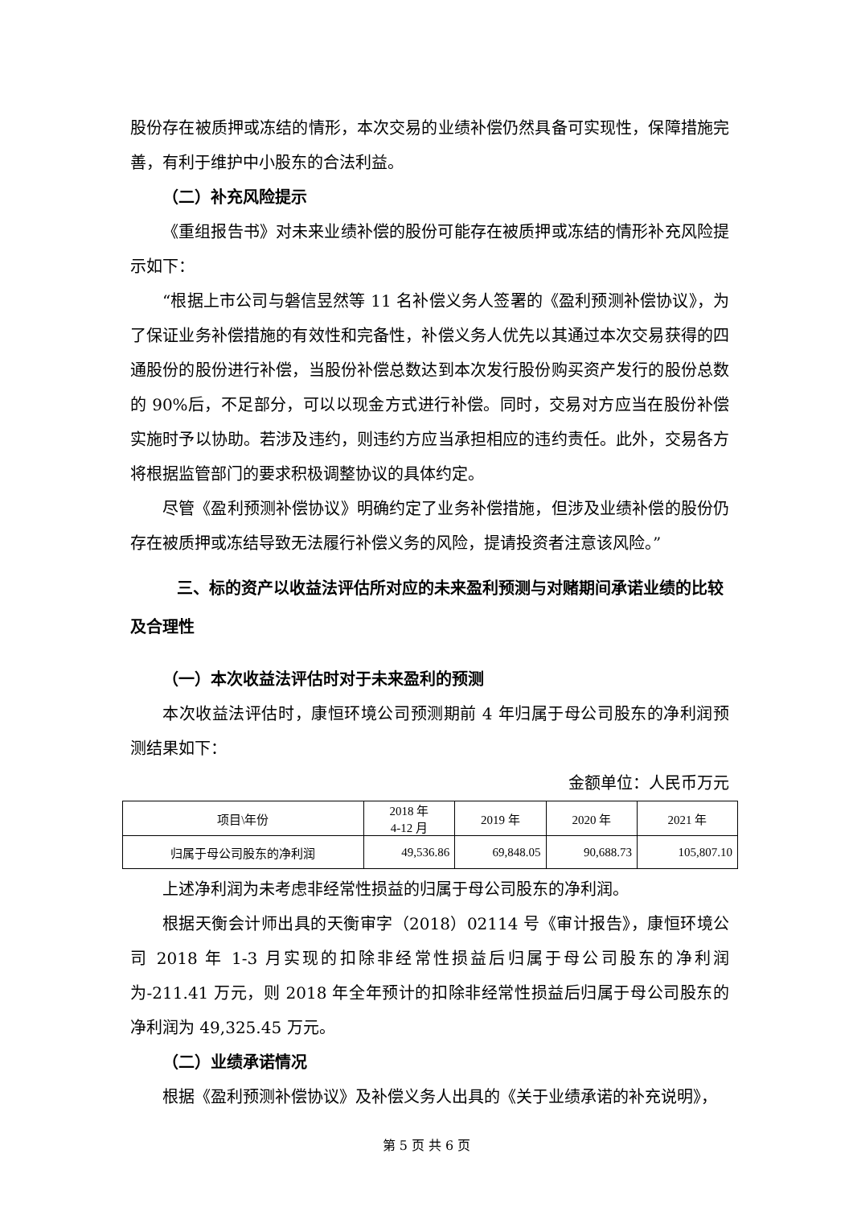股份存在被质押或冻结的情形，本次交易的业绩补偿仍然具备可实现性，保障措施完善，有利于维护中小股东的合法利益。
（二）补充风险提示
《重组报告书》对未来业绩补偿的股份可能存在被质押或冻结的情形补充风险提示如下：
“根据上市公司与磐信昱然等 11 名补偿义务人签署的《盈利预测补偿协议》，为了保证业务补偿措施的有效性和完备性，补偿义务人优先以其通过本次交易获得的四通股份的股份进行补偿，当股份补偿总数达到本次发行股份购买资产发行的股份总数的 90%后，不足部分，可以以现金方式进行补偿。同时，交易对方应当在股份补偿实施时予以协助。若涉及违约，则违约方应当承担相应的违约责任。此外，交易各方将根据监管部门的要求积极调整协议的具体约定。
尽管《盈利预测补偿协议》明确约定了业务补偿措施，但涉及业绩补偿的股份仍存在被质押或冻结导致无法履行补偿义务的风险，提请投资者注意该风险。”
三、标的资产以收益法评估所对应的未来盈利预测与对赌期间承诺业绩的比较及合理性
（一）本次收益法评估时对于未来盈利的预测
本次收益法评估时，康恒环境公司预测期前 4 年归属于母公司股东的净利润预测结果如下：
金额单位：人民币万元
| 项目\年份 | 2018 年 4-12 月 | 2019 年 | 2020 年 | 2021 年 |
| 归属于母公司股东的净利润 | 49,536.86 | 69,848.05 | 90,688.73 | 105,807.10 |
上述净利润为未考虑非经常性损益的归属于母公司股东的净利润。
根据天衡会计师出具的天衡审字（2018）02114 号《审计报告》，康恒环境公司 2018 年 1-3 月实现的扣除非经常性损益后归属于母公司股东的净利润为-211.41 万元，则 2018 年全年预计的扣除非经常性损益后归属于母公司股东的净利润为 49,325.45 万元。
（二）业绩承诺情况
根据《盈利预测补偿协议》及补偿义务人出具的《关于业绩承诺的补充说明》，
第 5 页 共 6 页